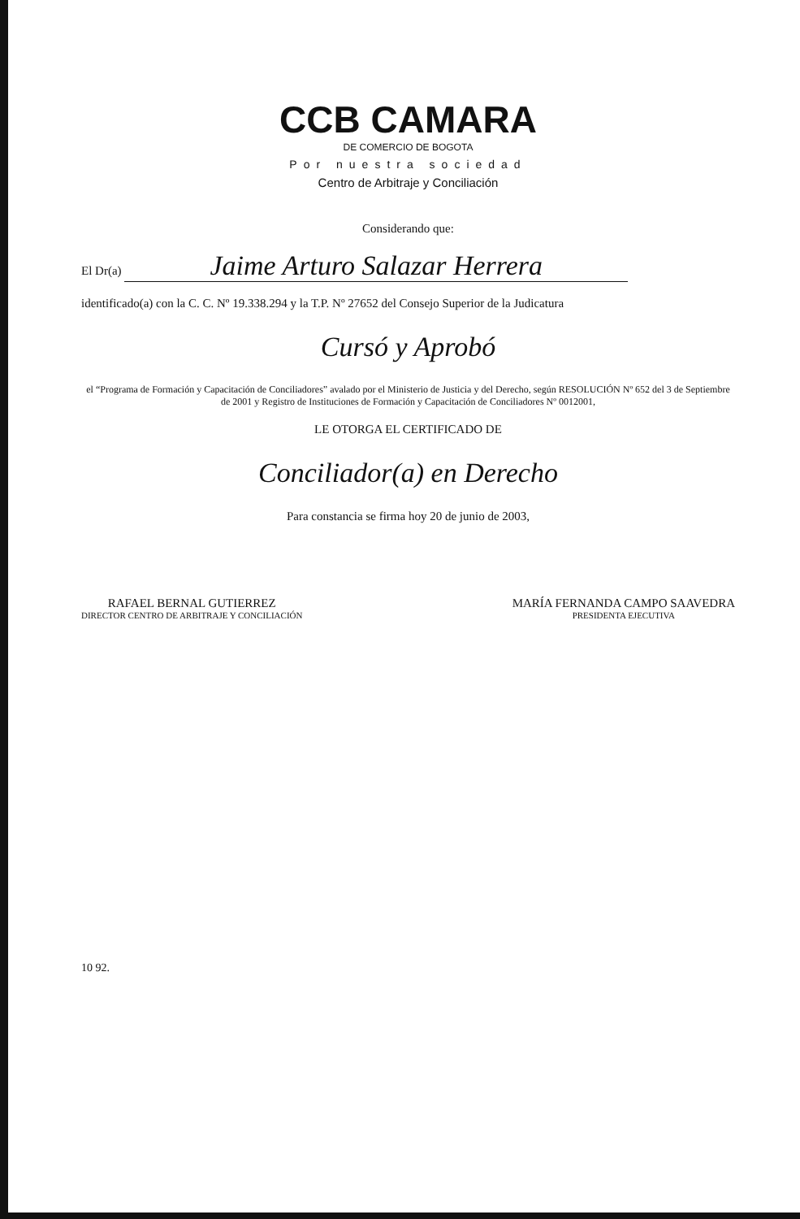CCB CAMARA
DE COMERCIO DE BOGOTA
Por nuestra sociedad
Centro de Arbitraje y Conciliación
Considerando que:
El Dr(a) Jaime Arturo Salazar Herrera
identificado(a) con la C. C. Nº 19.338.294 y la T.P. Nº 27652 del Consejo Superior de la Judicatura
Cursó y Aprobó
el “Programa de Formación y Capacitación de Conciliadores” avalado por el Ministerio de Justicia y del Derecho, según RESOLUCIÓN Nº 652 del 3 de Septiembre de 2001 y Registro de Instituciones de Formación y Capacitación de Conciliadores Nº 0012001,
LE OTORGA EL CERTIFICADO DE
Conciliador(a) en Derecho
Para constancia se firma hoy 20 de junio de 2003,
RAFAEL BERNAL GUTIERREZ
DIRECTOR CENTRO DE ARBITRAJE Y CONCILIACIÓN
MARÍA FERNANDA CAMPO SAAVEDRA
PRESIDENTA EJECUTIVA
10 92.